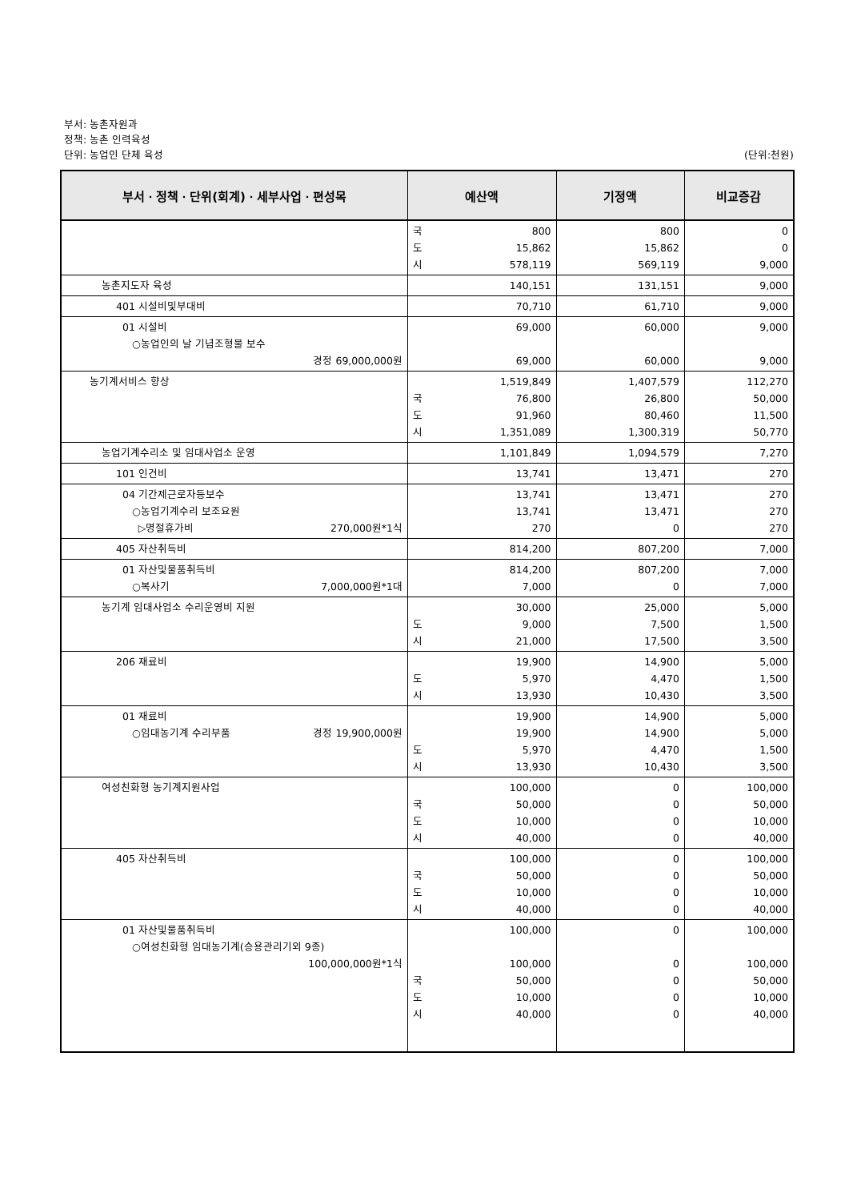부서: 농촌자원과
정책: 농촌 인력육성
단위: 농업인 단체 육성 (단위:천원)
| 부서ㆍ정책ㆍ단위(회계)ㆍ세부사업ㆍ편성목 | 예산액 | 기정액 | 비교증감 |
| --- | --- | --- | --- |
| | 국 800 도 15,862 시 578,119 | 800 15,862 569,119 | 0 0 9,000 |
| 농촌지도자 육성 | 140,151 | 131,151 | 9,000 |
| 401 시설비및부대비 | 70,710 | 61,710 | 9,000 |
| 01 시설비 ○농업인의 날 기념조형물 보수 경정 69,000,000원 | 69,000 69,000 | 60,000 60,000 | 9,000 9,000 |
| 농기계서비스 향상 | 1,519,849 국 76,800 도 91,960 시 1,351,089 | 1,407,579 26,800 80,460 1,300,319 | 112,270 50,000 11,500 50,770 |
| 농업기계수리소 및 임대사업소 운영 | 1,101,849 | 1,094,579 | 7,270 |
| 101 인건비 | 13,741 | 13,471 | 270 |
| 04 기간제근로자등보수 ○농업기계수리 보조요원 ▷명절휴가비 270,000원*1식 | 13,741 13,741 270 | 13,471 13,471 0 | 270 270 270 |
| 405 자산취득비 | 814,200 | 807,200 | 7,000 |
| 01 자산및물품취득비 ○복사기 7,000,000원*1대 | 814,200 7,000 | 807,200 0 | 7,000 7,000 |
| 농기계 임대사업소 수리운영비 지원 | 30,000 도 9,000 시 21,000 | 25,000 7,500 17,500 | 5,000 1,500 3,500 |
| 206 재료비 | 19,900 도 5,970 시 13,930 | 14,900 4,470 10,430 | 5,000 1,500 3,500 |
| 01 재료비 ○임대농기계 수리부품 경정 19,900,000원 | 19,900 19,900 도 5,970 시 13,930 | 14,900 14,900 4,470 10,430 | 5,000 5,000 1,500 3,500 |
| 여성친화형 농기계지원사업 | 100,000 국 50,000 도 10,000 시 40,000 | 0 0 0 0 | 100,000 50,000 10,000 40,000 |
| 405 자산취득비 | 100,000 국 50,000 도 10,000 시 40,000 | 0 0 0 0 | 100,000 50,000 10,000 40,000 |
| 01 자산및물품취득비 ○여성친화형 임대농기계(승용관리기외 9종) 100,000,000원*1식 | 100,000 100,000 국 50,000 도 10,000 시 40,000 | 0 0 0 0 0 | 100,000 100,000 50,000 10,000 40,000 |